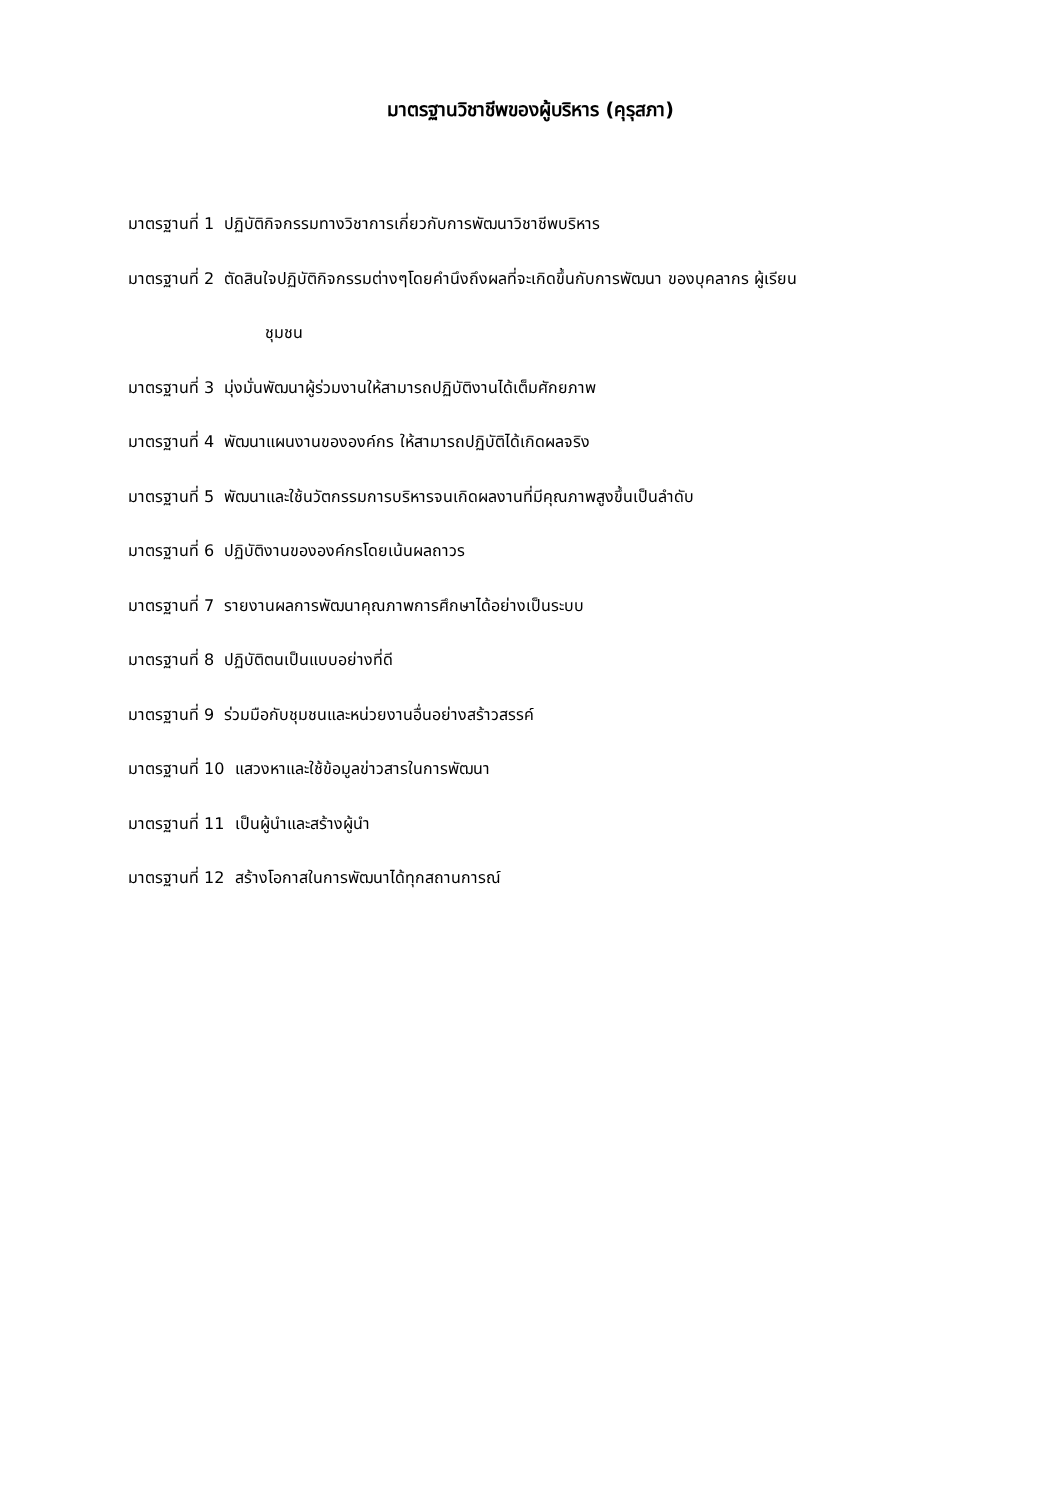มาตรฐานวิชาชีพของผู้บริหาร (คุรุสภา)
มาตรฐานที่ 1 ปฏิบัติกิจกรรมทางวิชาการเกี่ยวกับการพัฒนาวิชาชีพบริหาร
มาตรฐานที่ 2 ตัดสินใจปฏิบัติกิจกรรมต่างๆโดยคำนึงถึงผลที่จะเกิดขึ้นกับการพัฒนา ของบุคลากร ผู้เรียน
ชุมชน
มาตรฐานที่ 3 มุ่งมั่นพัฒนาผู้ร่วมงานให้สามารถปฏิบัติงานได้เต็มศักยภาพ
มาตรฐานที่ 4 พัฒนาแผนงานขององค์กร ให้สามารถปฏิบัติได้เกิดผลจริง
มาตรฐานที่ 5 พัฒนาและใช้นวัตกรรมการบริหารจนเกิดผลงานที่มีคุณภาพสูงขึ้นเป็นลำดับ
มาตรฐานที่ 6 ปฏิบัติงานขององค์กรโดยเน้นผลถาวร
มาตรฐานที่ 7 รายงานผลการพัฒนาคุณภาพการศึกษาได้อย่างเป็นระบบ
มาตรฐานที่ 8 ปฏิบัติตนเป็นแบบอย่างที่ดี
มาตรฐานที่ 9 ร่วมมือกับชุมชนและหน่วยงานอื่นอย่างสร้าวสรรค์
มาตรฐานที่ 10 แสวงหาและใช้ข้อมูลข่าวสารในการพัฒนา
มาตรฐานที่ 11 เป็นผู้นำและสร้างผู้นำ
มาตรฐานที่ 12 สร้างโอกาสในการพัฒนาได้ทุกสถานการณ์